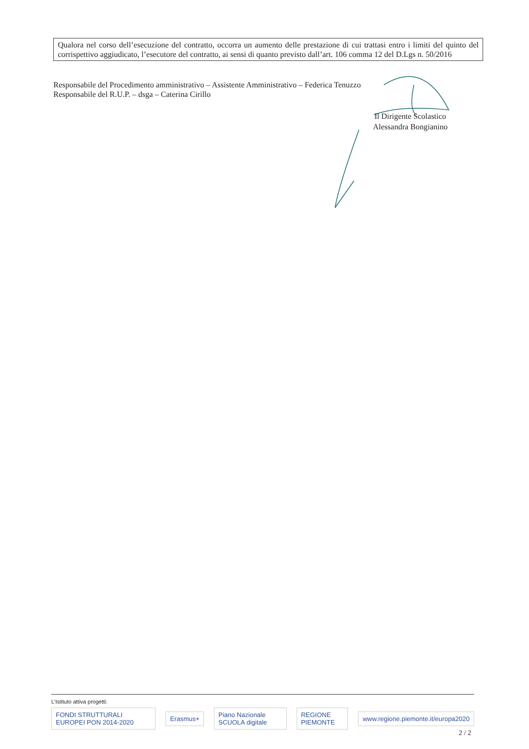Qualora nel corso dell’esecuzione del contratto, occorra un aumento delle prestazione di cui trattasi entro i limiti del quinto del corrispettivo aggiudicato, l’esecutore del contratto, ai sensi di quanto previsto dall’art. 106 comma 12 del D.Lgs n. 50/2016
Responsabile del Procedimento amministrativo – Assistente Amministrativo – Federica Tenuzzo
Responsabile del R.U.P. – dsga – Caterina Cirillo
Il Dirigente Scolastico
Alessandra Bongianino
L’Istituto attiva progetti:
FONDI STRUTTURALI EUROPEI PON 2014-2020 Erasmus+ Piano Nazionale SCUOLA digitale REGIONE PIEMONTE www.regione.piemonte.it/europa2020
2 / 2